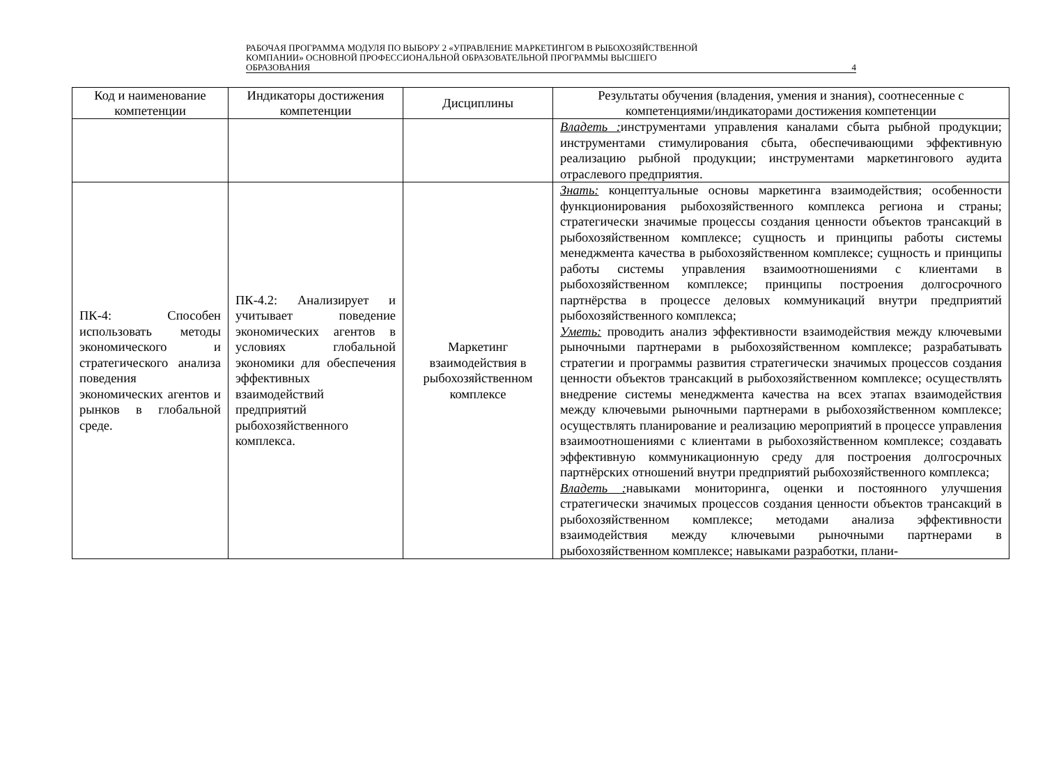РАБОЧАЯ ПРОГРАММА МОДУЛЯ ПО ВЫБОРУ 2 «УПРАВЛЕНИЕ МАРКЕТИНГОМ В РЫБОХОЗЯЙСТВЕННОЙ
КОМПАНИИ» ОСНОВНОЙ ПРОФЕССИОНАЛЬНОЙ ОБРАЗОВАТЕЛЬНОЙ ПРОГРАММЫ ВЫСШЕГО
ОБРАЗОВАНИЯ 4
| Код и наименование компетенции | Индикаторы достижения компетенции | Дисциплины | Результаты обучения (владения, умения и знания), соотнесенные с компетенциями/индикаторами достижения компетенции |
| --- | --- | --- | --- |
| | | | Владеть : инструментами управления каналами сбыта рыбной продукции; инструментами стимулирования сбыта, обеспечивающими эффективную реализацию рыбной продукции; инструментами маркетингового аудита отраслевого предприятия. |
| ПК-4: Способен использовать методы экономического и стратегического анализа поведения экономических агентов и рынков в глобальной среде. | ПК-4.2: Анализирует и учитывает поведение экономических агентов в условиях глобальной экономики для обеспечения эффективных взаимодействий предприятий рыбохозяйственного комплекса. | Маркетинг взаимодействия в рыбохозяйственном комплексе | Знать: концептуальные основы маркетинга взаимодействия; особенности функционирования рыбохозяйственного комплекса региона и страны; стратегически значимые процессы создания ценности объектов трансакций в рыбохозяйственном комплексе; сущность и принципы работы системы менеджмента качества в рыбохозяйственном комплексе; сущность и принципы работы системы управления взаимоотношениями с клиентами в рыбохозяйственном комплексе; принципы построения долгосрочного партнёрства в процессе деловых коммуникаций внутри предприятий рыбохозяйственного комплекса; Уметь: проводить анализ эффективности взаимодействия между ключевыми рыночными партнерами в рыбохозяйственном комплексе; разрабатывать стратегии и программы развития стратегически значимых процессов создания ценности объектов трансакций в рыбохозяйственном комплексе; осуществлять внедрение системы менеджмента качества на всех этапах взаимодействия между ключевыми рыночными партнерами в рыбохозяйственном комплексе; осуществлять планирование и реализацию мероприятий в процессе управления взаимоотношениями с клиентами в рыбохозяйственном комплексе; создавать эффективную коммуникационную среду для построения долгосрочных партнёрских отношений внутри предприятий рыбохозяйственного комплекса; Владеть : навыками мониторинга, оценки и постоянного улучшения стратегически значимых процессов создания ценности объектов трансакций в рыбохозяйственном комплексе; методами анализа эффективности взаимодействия между ключевыми рыночными партнерами в рыбохозяйственном комплексе; навыками разработки, плани- |